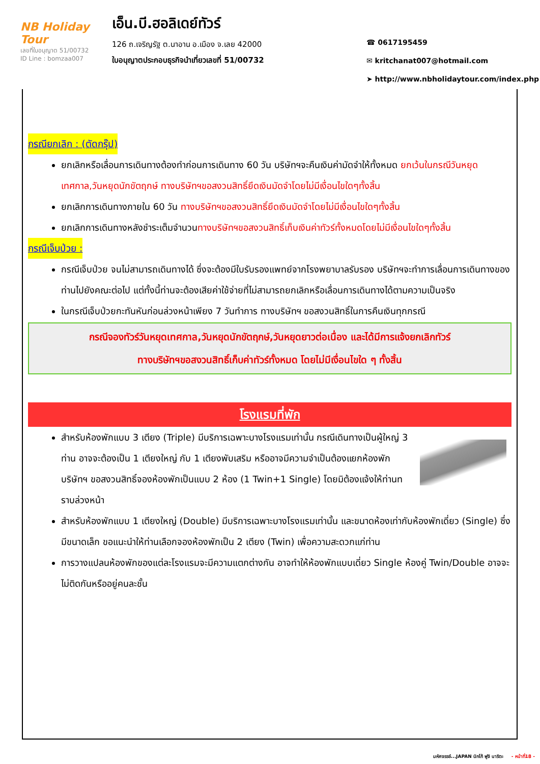NB Holiday Tour
เลขที่ใบอนุญาต 51/00732
ID Line : bomzaa007
เอ็น.บี.ฮอลิเดย์ทัวร์
126 ถ.เจริญรัฐ ต.นาอาน อ.เมือง จ.เลย 42000
ใบอนุญาตประกอบธุรกิจนำเที่ยวเลขที่ 51/00732
☎ 0617195459
✉ kritchanat007@hotmail.com
➤ http://www.nbholidaytour.com/index.php
กรณียกเลิก : (ตัดกรุ๊ป)
ยกเลิกหรือเลื่อนการเดินทางต้องทำก่อนการเดินทาง 60 วัน บริษัทฯจะคืนเงินค่ามัดจำให้ทั้งหมด ยกเว้นในกรณีวันหยุดเทศกาล,วันหยุดนักขัตฤกษ์ ทางบริษัทฯขอสงวนสิทธิ์ยึดเงินมัดจำโดยไม่มีเงื่อนไขใดๆทั้งสิ้น
ยกเลิกการเดินทางภายใน 60 วัน ทางบริษัทฯขอสงวนสิทธิ์ยึดเงินมัดจำโดยไม่มีเงื่อนไขใดๆทั้งสิ้น
ยกเลิกการเดินทางหลังชำระเต็มจำนวนทางบริษัทฯขอสงวนสิทธิ์เก็บเงินค่าทัวร์ทั้งหมดโดยไม่มีเงื่อนไขใดๆทั้งสิ้น
กรณีเจ็บป่วย :
กรณีเจ็บป่วย จนไม่สามารถเดินทางได้ ซึ่งจะต้องมีใบรับรองแพทย์จากโรงพยาบาลรับรอง บริษัทฯจะทำการเลื่อนการเดินทางของท่านไปยังคณะต่อไป แต่ทั้งนี้ท่านจะต้องเสียค่าใช้จ่ายที่ไม่สามารถยกเลิกหรือเลื่อนการเดินทางได้ตามความเป็นจริง
ในกรณีเจ็บป่วยกะทันหันก่อนล่วงหน้าเพียง 7 วันทำการ ทางบริษัทฯ ขอสงวนสิทธิ์ในการคืนเงินทุกกรณี
กรณีจองทัวร์วันหยุดเทศกาล,วันหยุดนักขัตฤกษ์,วันหยุดยาวต่อเนื่อง และได้มีการแจ้งยกเลิกทัวร์
ทางบริษัทฯขอสงวนสิทธิ์เก็บค่าทัวร์ทั้งหมด โดยไม่มีเงื่อนไขใด ๆ ทั้งสิ้น
โรงแรมที่พัก
สำหรับห้องพักแบบ 3 เตียง (Triple) มีบริการเฉพาะบางโรงแรมเท่านั้น กรณีเดินทางเป็นผู้ใหญ่ 3 ท่าน อาจจะต้องเป็น 1 เตียงใหญ่ กับ 1 เตียงพับเสริม หรืออาจมีความจำเป็นต้องแยกห้องพัก บริษัทฯ ขอสงวนสิทธิ์จองห้องพักเป็นแบบ 2 ห้อง (1 Twin+1 Single) โดยมิต้องแจ้งให้ท่านทราบล่วงหน้า
สำหรับห้องพักแบบ 1 เตียงใหญ่ (Double) มีบริการเฉพาะบางโรงแรมเท่านั้น และขนาดห้องเท่ากับห้องพักเดี่ยว (Single) ซึ่งมีขนาดเล็ก ขอแนะนำให้ท่านเลือกจองห้องพักเป็น 2 เตียง (Twin) เพื่อความสะดวกแก่ท่าน
การวางแปลนห้องพักของแต่ละโรงแรมจะมีความแตกต่างกัน อาจทำให้ห้องพักแบบเดี่ยว Single ห้องคู่ Twin/Double อาจจะไม่ติดกันหรืออยู่คนละชั้น
มหัศจรรย์...JAPAN นิกโก้ ฟูจิ นาริตะ - หน้าที่18 -